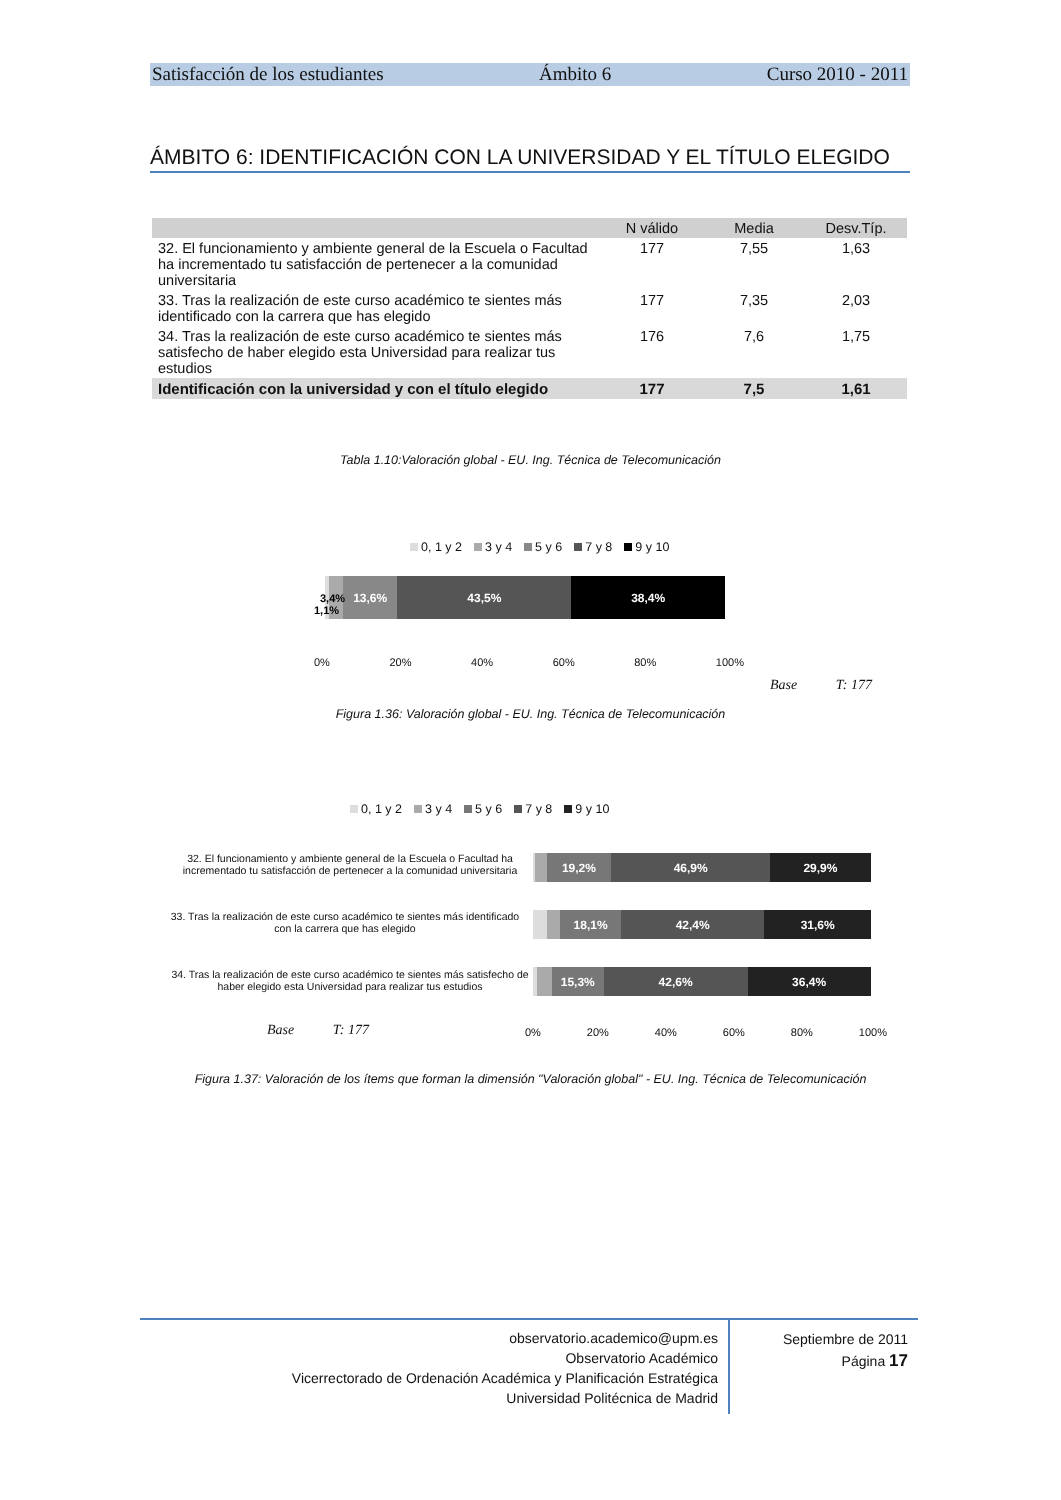Satisfacción de los estudiantes Ámbito 6 Curso 2010 - 2011
ÁMBITO 6: IDENTIFICACIÓN CON LA UNIVERSIDAD Y EL TÍTULO ELEGIDO
| | N válido | Media | Desv.Típ. |
| --- | --- | --- | --- |
| 32. El funcionamiento y ambiente general de la Escuela o Facultad ha incrementado tu satisfacción de pertenecer a la comunidad universitaria | 177 | 7,55 | 1,63 |
| 33. Tras la realización de este curso académico te sientes más identificado con la carrera que has elegido | 177 | 7,35 | 2,03 |
| 34. Tras la realización de este curso académico te sientes más satisfecho de haber elegido esta Universidad para realizar tus estudios | 176 | 7,6 | 1,75 |
| Identificación con la universidad y con el título elegido | 177 | 7,5 | 1,61 |
Tabla 1.10:Valoración global - EU. Ing. Técnica de Telecomunicación
0, 1 y 2 3 y 4 5 y 6 7 y 8 9 y 10
13,6% 43,5% 38,4%
3,4%
1,1%
0% 20% 40% 60% 80% 100%
Base T: 177
Figura 1.36: Valoración global - EU. Ing. Técnica de Telecomunicación
0, 1 y 2 3 y 4 5 y 6 7 y 8 9 y 10
32. El funcionamiento y ambiente general de la Escuela o Facultad ha incrementado tu satisfacción de pertenecer a la comunidad universitaria
19,2% 46,9% 29,9%
33. Tras la realización de este curso académico te sientes más identificado con la carrera que has elegido
18,1% 42,4% 31,6%
34. Tras la realización de este curso académico te sientes más satisfecho de haber elegido esta Universidad para realizar tus estudios
15,3% 42,6% 36,4%
0% 20% 40% 60% 80% 100%
Base T: 177
Figura 1.37: Valoración de los ítems que forman la dimensión "Valoración global" - EU. Ing. Técnica de Telecomunicación
observatorio.academico@upm.es
Observatorio Académico
Vicerrectorado de Ordenación Académica y Planificación Estratégica
Universidad Politécnica de Madrid
Septiembre de 2011
Página 17